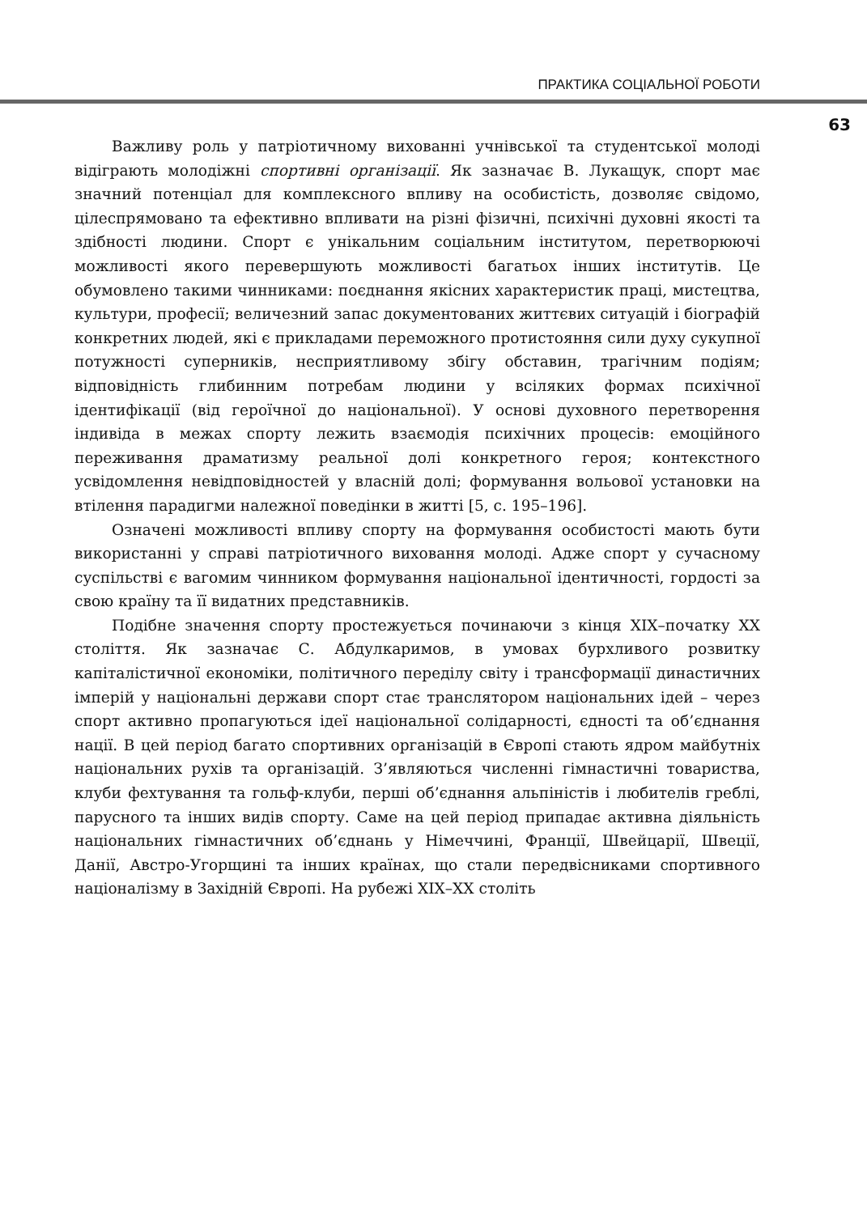ПРАКТИКА СОЦІАЛЬНОЇ РОБОТИ
63
Важливу роль у патріотичному вихованні учнівської та студентської молоді відіграють молодіжні спортивні організації. Як зазначає В. Лукащук, спорт має значний потенціал для комплексного впливу на особистість, дозволяє свідомо, цілеспрямовано та ефективно впливати на різні фізичні, психічні духовні якості та здібності людини. Спорт є унікальним соціальним інститутом, перетворюючі можливості якого перевершують можливості багатьох інших інститутів. Це обумовлено такими чинниками: поєднання якісних характеристик праці, мистецтва, культури, професії; величезний запас документованих життєвих ситуацій і біографій конкретних людей, які є прикладами переможного протистояння сили духу сукупної потужності суперників, несприятливому збігу обставин, трагічним подіям; відповідність глибинним потребам людини у всіляких формах психічної ідентифікації (від героїчної до національної). У основі духовного перетворення індивіда в межах спорту лежить взаємодія психічних процесів: емоційного переживання драматизму реальної долі конкретного героя; контекстного усвідомлення невідповідностей у власній долі; формування вольової установки на втілення парадигми належної поведінки в житті [5, с. 195–196].
Означені можливості впливу спорту на формування особистості мають бути використанні у справі патріотичного виховання молоді. Адже спорт у сучасному суспільстві є вагомим чинником формування національної ідентичності, гордості за свою країну та її видатних представників.
Подібне значення спорту простежується починаючи з кінця XIX–початку XX століття. Як зазначає С. Абдулкаримов, в умовах бурхливого розвитку капіталістичної економіки, політичного переділу світу і трансформації династичних імперій у національні держави спорт стає транслятором національних ідей – через спорт активно пропагуються ідеї національної солідарності, єдності та об’єднання нації. В цей період багато спортивних організацій в Європі стають ядром майбутніх національних рухів та організацій. З’являються численні гімнастичні товариства, клуби фехтування та гольф-клуби, перші об’єднання альпіністів і любителів греблі, парусного та інших видів спорту. Саме на цей період припадає активна діяльність національних гімнастичних об’єднань у Німеччині, Франції, Швейцарії, Швеції, Данії, Австро-Угорщині та інших країнах, що стали передвісниками спортивного націоналізму в Західній Європі. На рубежі XIX–XX століть